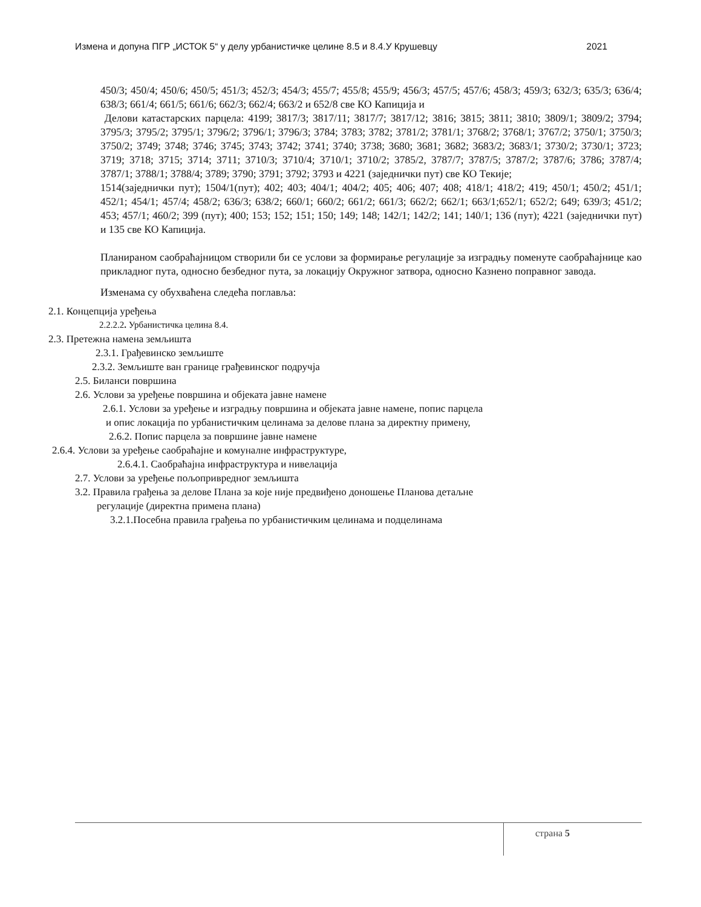Измена и допуна ПГР „ИСТОК 5“ у делу урбанистичке целине 8.5 и 8.4.У Крушевцу 2021
450/3; 450/4; 450/6; 450/5; 451/3; 452/3; 454/3; 455/7; 455/8; 455/9; 456/3; 457/5; 457/6; 458/3; 459/3; 632/3; 635/3; 636/4; 638/3; 661/4; 661/5; 661/6; 662/3; 662/4; 663/2 и 652/8 све КО Капиција и
Делови катастарских парцела: 4199; 3817/3; 3817/11; 3817/7; 3817/12; 3816; 3815; 3811; 3810; 3809/1; 3809/2; 3794; 3795/3; 3795/2; 3795/1; 3796/2; 3796/1; 3796/3; 3784; 3783; 3782; 3781/2; 3781/1; 3768/2; 3768/1; 3767/2; 3750/1; 3750/3; 3750/2; 3749; 3748; 3746; 3745; 3743; 3742; 3741; 3740; 3738; 3680; 3681; 3682; 3683/2; 3683/1; 3730/2; 3730/1; 3723; 3719; 3718; 3715; 3714; 3711; 3710/3; 3710/4; 3710/1; 3710/2; 3785/2, 3787/7; 3787/5; 3787/2; 3787/6; 3786; 3787/4; 3787/1; 3788/1; 3788/4; 3789; 3790; 3791; 3792; 3793 и 4221 (заједнички пут) све КО Текије;
1514(заједнички пут); 1504/1(пут); 402; 403; 404/1; 404/2; 405; 406; 407; 408; 418/1; 418/2; 419; 450/1; 450/2; 451/1; 452/1; 454/1; 457/4; 458/2; 636/3; 638/2; 660/1; 660/2; 661/2; 661/3; 662/2; 662/1; 663/1;652/1; 652/2; 649; 639/3; 451/2; 453; 457/1; 460/2; 399 (пут); 400; 153; 152; 151; 150; 149; 148; 142/1; 142/2; 141; 140/1; 136 (пут); 4221 (заједнички пут) и 135 све КО Капиција.
Планираном саобраћајницом створили би се услови за формирање регулације за изградњу поменуте саобраћајнице као прикладног пута, односно безбедног пута, за локацију Окружног затвора, односно Казнено поправног завода.
Изменама су обухваћена следећа поглавља:
2.1. Концепција уређења
2.2.2.2. Урбанистичка целина 8.4.
2.3. Претежна намена земљишта
2.3.1. Грађевинско земљиште
2.3.2. Земљиште ван границе грађевинског подручја
2.5. Биланси површина
2.6. Услови за уређење површина и објеката јавне намене
2.6.1. Услови за уређење и изградњу површина и објеката јавне намене, попис парцела
и опис локација по урбанистичким целинама за делове плана за директну примену,
2.6.2. Попис парцела за површине јавне намене
2.6.4. Услови за уређење саобраћајне и комуналне инфраструктуре,
2.6.4.1. Саобраћајна инфраструктура и нивелација
2.7. Услови за уређење пољопривредног земљишта
3.2. Правила грађења за делове Плана за које није предвиђено доношење Планова детаљне
регулације (директна примена плана)
3.2.1.Посебна правила грађења по урбанистичким целинама и подцелинама
страна 5